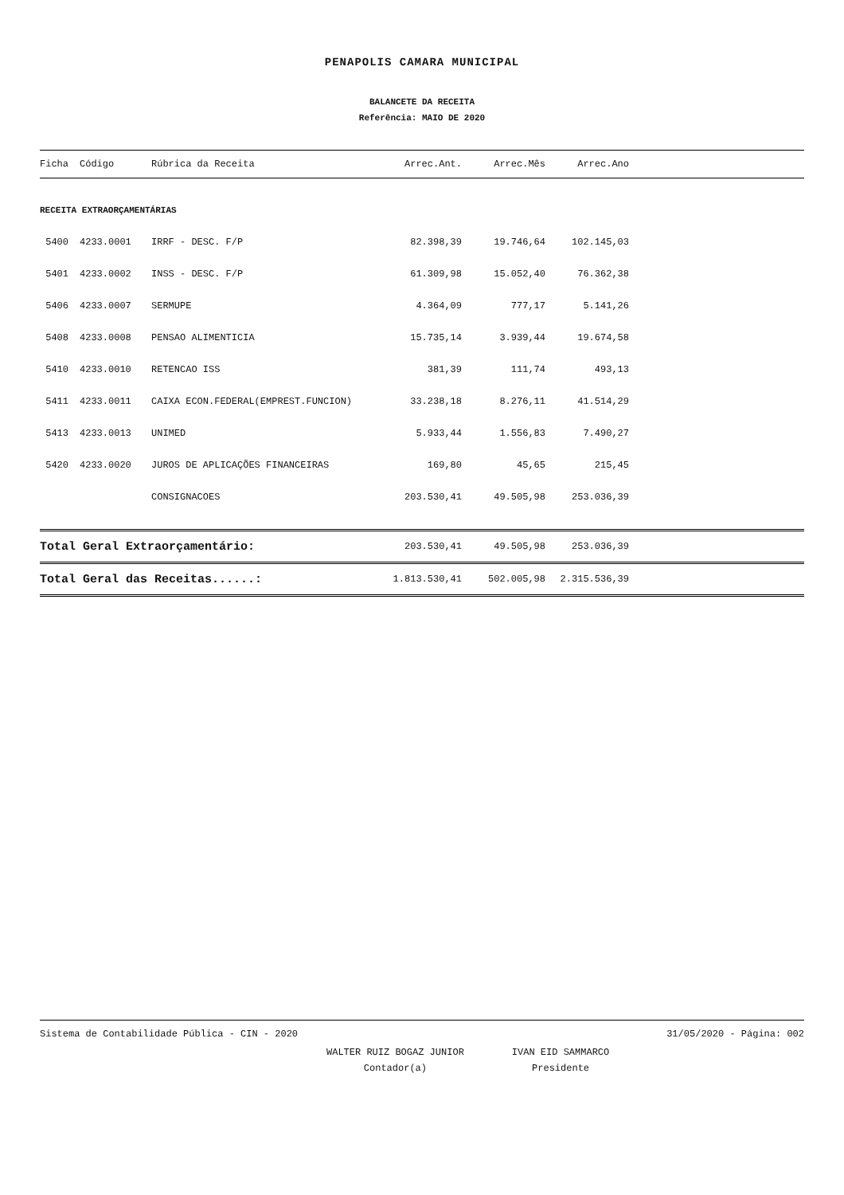PENAPOLIS CAMARA MUNICIPAL
BALANCETE DA RECEITA
Referência: MAIO DE 2020
| Ficha | Código | Rúbrica da Receita | Arrec.Ant. | Arrec.Mês | Arrec.Ano | |
| --- | --- | --- | --- | --- | --- | --- |
| RECEITA EXTRAORÇAMENTÁRIAS | | | | | | |
| 5400 | 4233.0001 | IRRF - DESC. F/P | 82.398,39 | 19.746,64 | 102.145,03 | |
| 5401 | 4233.0002 | INSS - DESC. F/P | 61.309,98 | 15.052,40 | 76.362,38 | |
| 5406 | 4233.0007 | SERMUPE | 4.364,09 | 777,17 | 5.141,26 | |
| 5408 | 4233.0008 | PENSAO ALIMENTICIA | 15.735,14 | 3.939,44 | 19.674,58 | |
| 5410 | 4233.0010 | RETENCAO ISS | 381,39 | 111,74 | 493,13 | |
| 5411 | 4233.0011 | CAIXA ECON.FEDERAL(EMPREST.FUNCION) | 33.238,18 | 8.276,11 | 41.514,29 | |
| 5413 | 4233.0013 | UNIMED | 5.933,44 | 1.556,83 | 7.490,27 | |
| 5420 | 4233.0020 | JUROS DE APLICAÇÕES FINANCEIRAS | 169,80 | 45,65 | 215,45 | |
| | | CONSIGNACOES | 203.530,41 | 49.505,98 | 253.036,39 | |
| Total Geral Extraorçamentário: | | | 203.530,41 | 49.505,98 | 253.036,39 | |
| Total Geral das Receitas......: | | | 1.813.530,41 | 502.005,98 | 2.315.536,39 | |
Sistema de Contabilidade Pública - CIN - 2020 31/05/2020 - Página: 002
WALTER RUIZ BOGAZ JUNIOR
Contador(a)
IVAN EID SAMMARCO
Presidente